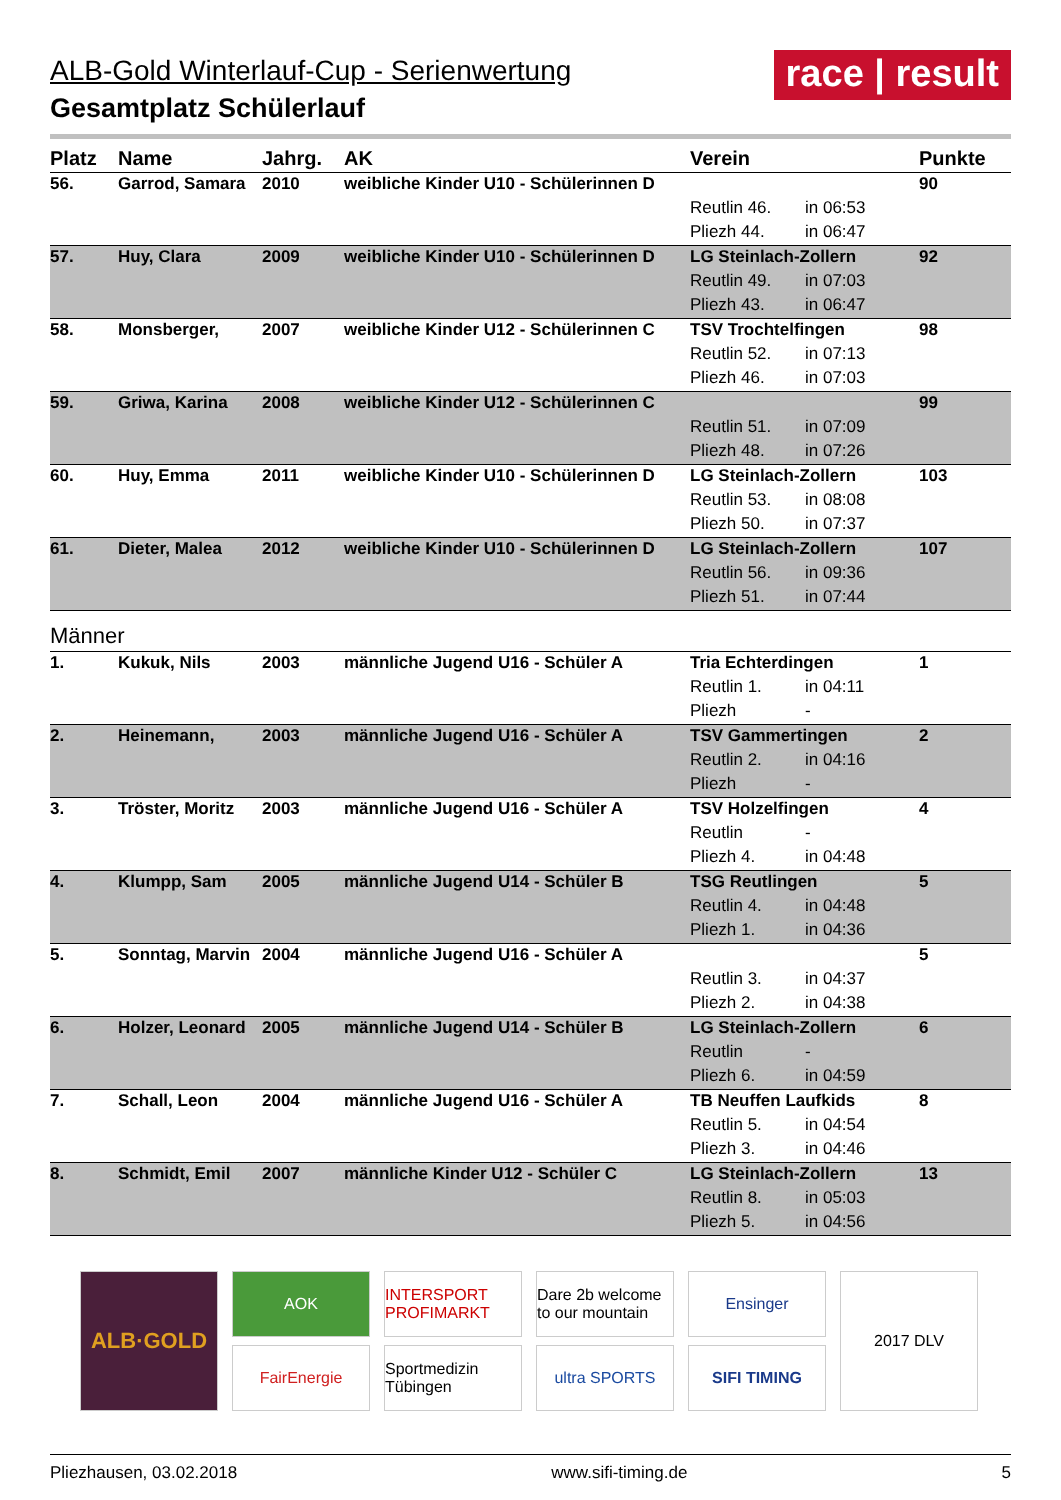ALB-Gold Winterlauf-Cup - Serienwertung
Gesamtplatz Schülerlauf
race | result
| Platz | Name | Jahrg. | AK | Verein | | Punkte |
| --- | --- | --- | --- | --- | --- | --- |
| 56. | Garrod, Samara | 2010 | weibliche Kinder U10 - Schülerinnen D | | | 90 |
| | | | | Reutlin 46. | in 06:53 | |
| | | | | Pliezh 44. | in 06:47 | |
| 57. | Huy, Clara | 2009 | weibliche Kinder U10 - Schülerinnen D | LG Steinlach-Zollern | | 92 |
| | | | | Reutlin 49. | in 07:03 | |
| | | | | Pliezh 43. | in 06:47 | |
| 58. | Monsberger, | 2007 | weibliche Kinder U12 - Schülerinnen C | TSV Trochtelfingen | | 98 |
| | | | | Reutlin 52. | in 07:13 | |
| | | | | Pliezh 46. | in 07:03 | |
| 59. | Griwa, Karina | 2008 | weibliche Kinder U12 - Schülerinnen C | | | 99 |
| | | | | Reutlin 51. | in 07:09 | |
| | | | | Pliezh 48. | in 07:26 | |
| 60. | Huy, Emma | 2011 | weibliche Kinder U10 - Schülerinnen D | LG Steinlach-Zollern | | 103 |
| | | | | Reutlin 53. | in 08:08 | |
| | | | | Pliezh 50. | in 07:37 | |
| 61. | Dieter, Malea | 2012 | weibliche Kinder U10 - Schülerinnen D | LG Steinlach-Zollern | | 107 |
| | | | | Reutlin 56. | in 09:36 | |
| | | | | Pliezh 51. | in 07:44 | |
| Männer | | | | | | |
| 1. | Kukuk, Nils | 2003 | männliche Jugend U16 - Schüler A | Tria Echterdingen | | 1 |
| | | | | Reutlin 1. | in 04:11 | |
| | | | | Pliezh | - | |
| 2. | Heinemann, | 2003 | männliche Jugend U16 - Schüler A | TSV Gammertingen | | 2 |
| | | | | Reutlin 2. | in 04:16 | |
| | | | | Pliezh | - | |
| 3. | Tröster, Moritz | 2003 | männliche Jugend U16 - Schüler A | TSV Holzelfingen | | 4 |
| | | | | Reutlin | - | |
| | | | | Pliezh 4. | in 04:48 | |
| 4. | Klumpp, Sam | 2005 | männliche Jugend U14 - Schüler B | TSG Reutlingen | | 5 |
| | | | | Reutlin 4. | in 04:48 | |
| | | | | Pliezh 1. | in 04:36 | |
| 5. | Sonntag, Marvin | 2004 | männliche Jugend U16 - Schüler A | | | 5 |
| | | | | Reutlin 3. | in 04:37 | |
| | | | | Pliezh 2. | in 04:38 | |
| 6. | Holzer, Leonard | 2005 | männliche Jugend U14 - Schüler B | LG Steinlach-Zollern | | 6 |
| | | | | Reutlin | - | |
| | | | | Pliezh 6. | in 04:59 | |
| 7. | Schall, Leon | 2004 | männliche Jugend U16 - Schüler A | TB Neuffen Laufkids | | 8 |
| | | | | Reutlin 5. | in 04:54 | |
| | | | | Pliezh 3. | in 04:46 | |
| 8. | Schmidt, Emil | 2007 | männliche Kinder U12 - Schüler C | LG Steinlach-Zollern | | 13 |
| | | | | Reutlin 8. | in 05:03 | |
| | | | | Pliezh 5. | in 04:56 | |
ALB·GOLD
AOK
FairEnergie
INTERSPORT PROFIMARKT
Sportmedizin Tübingen
Dare 2b welcome to our mountain
ultra SPORTS
Ensinger
SIFI TIMING
2017 DLV
Pliezhausen, 03.02.2018 www.sifi-timing.de 5